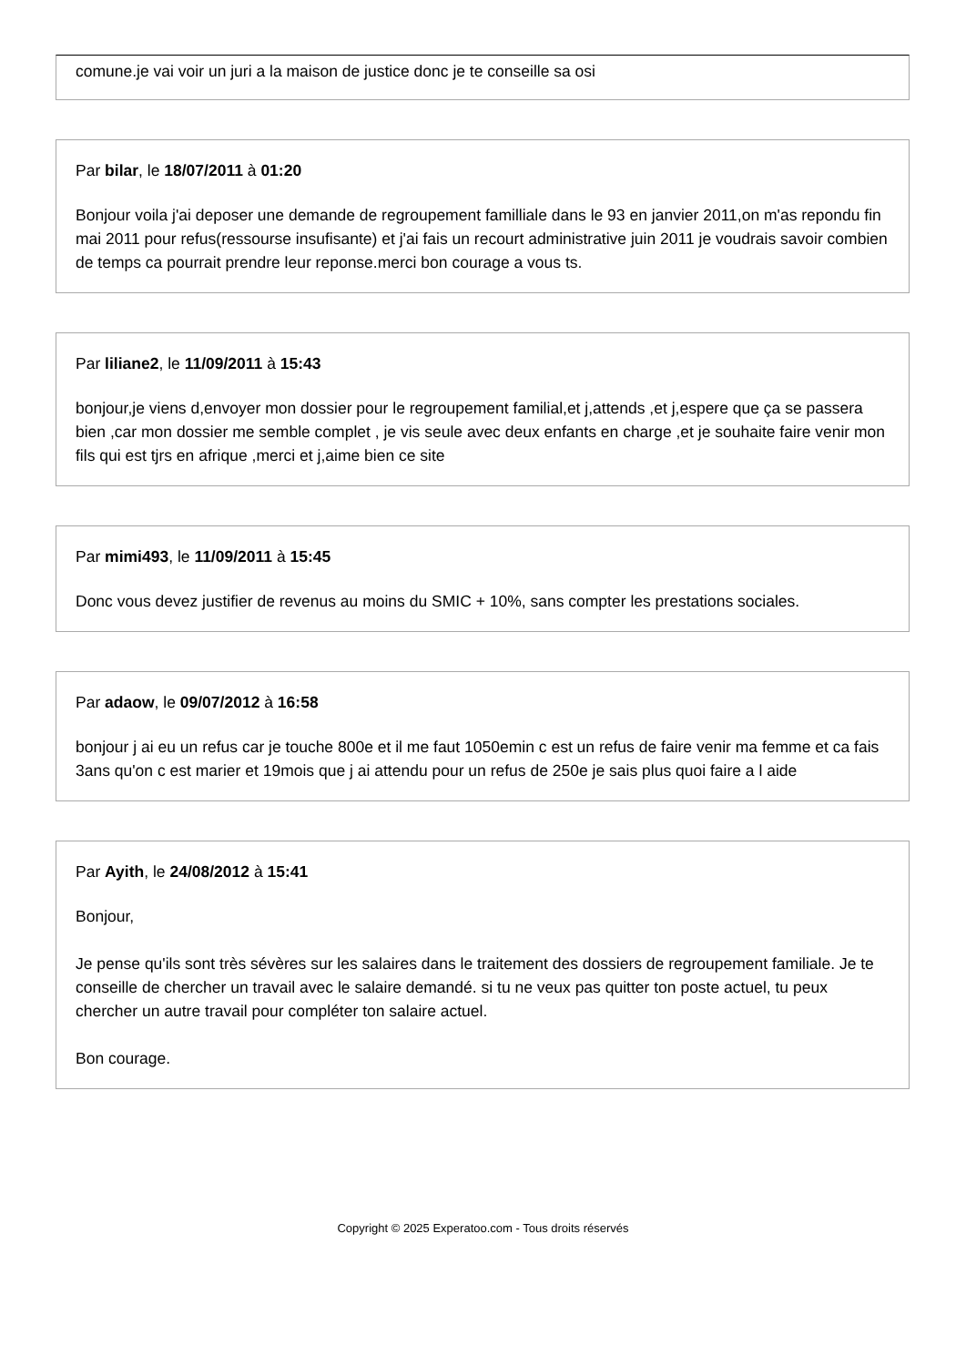comune.je vai voir un juri a la maison de justice donc je te conseille sa osi
Par bilar, le 18/07/2011 à 01:20
Bonjour voila j'ai deposer une demande de regroupement familliale dans le 93 en janvier 2011,on m'as repondu fin mai 2011 pour refus(ressourse insufisante) et j'ai fais un recourt administrative juin 2011 je voudrais savoir combien de temps ca pourrait prendre leur reponse.merci bon courage a vous ts.
Par liliane2, le 11/09/2011 à 15:43
bonjour,je viens d,envoyer mon dossier pour le regroupement familial,et j,attends ,et j,espere que ça se passera bien ,car mon dossier me semble complet , je vis seule avec deux enfants en charge ,et je souhaite faire venir mon fils qui est tjrs en afrique ,merci et j,aime bien ce site
Par mimi493, le 11/09/2011 à 15:45
Donc vous devez justifier de revenus au moins du SMIC + 10%, sans compter les prestations sociales.
Par adaow, le 09/07/2012 à 16:58
bonjour j ai eu un refus car je touche 800e et il me faut 1050emin c est un refus de faire venir ma femme et ca fais 3ans qu'on c est marier et 19mois que j ai attendu pour un refus de 250e je sais plus quoi faire a l aide
Par Ayith, le 24/08/2012 à 15:41
Bonjour,
Je pense qu'ils sont très sévères sur les salaires dans le traitement des dossiers de regroupement familiale. Je te conseille de chercher un travail avec le salaire demandé. si tu ne veux pas quitter ton poste actuel, tu peux chercher un autre travail pour compléter ton salaire actuel.
Bon courage.
Copyright © 2025 Experatoo.com - Tous droits réservés